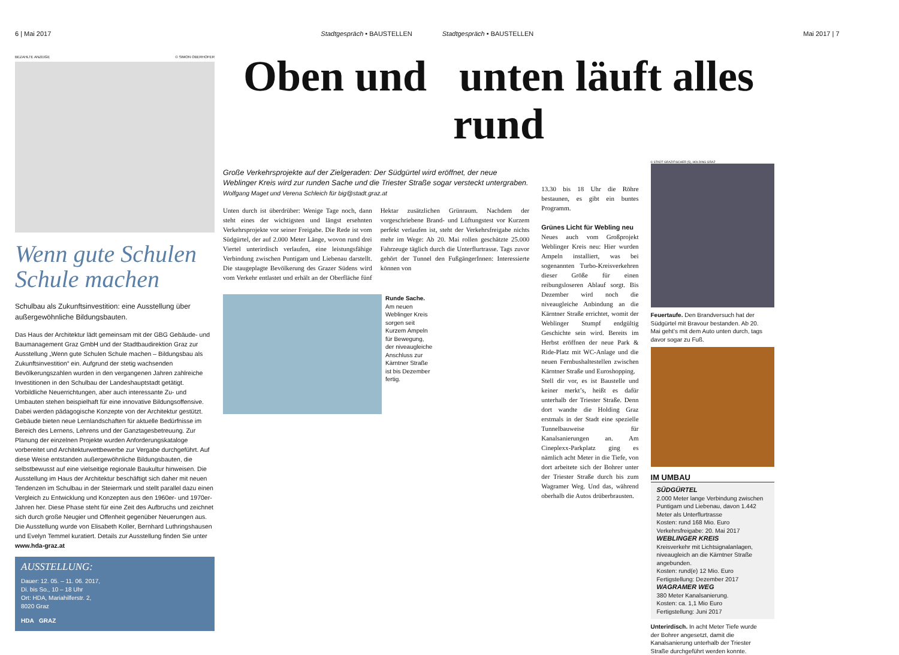6 | Mai 2017
Stadtgespräch • BAUSTELLEN
Stadtgespräch • BAUSTELLEN
Mai 2017 | 7
BEZAHLTE ANZEIGE © SIMON OBERHOFER
Wenn gute Schulen Schule machen
Schulbau als Zukunftsinvestition: eine Ausstellung über außergewöhnliche Bildungsbauten.
Das Haus der Architektur lädt gemeinsam mit der GBG Gebäude- und Baumanagement Graz GmbH und der Stadtbaudirektion Graz zur Ausstellung „Wenn gute Schulen Schule machen – Bildungsbau als Zukunftsinvestition“ ein. Aufgrund der stetig wachsenden Bevölkerungszahlen wurden in den vergangenen Jahren zahlreiche Investitionen in den Schulbau der Landeshauptstadt getätigt. Vorbildliche Neuerrichtungen, aber auch interessante Zu- und Umbauten stehen beispielhaft für eine innovative Bildungsoffensive. Dabei werden pädagogische Konzepte von der Architektur gestützt. Gebäude bieten neue Lernlandschaften für aktuelle Bedürfnisse im Bereich des Lernens, Lehrens und der Ganztagesbetreuung. Zur Planung der einzelnen Projekte wurden Anforderungskataloge vorbereitet und Architekturwettbewerbe zur Vergabe durchgeführt. Auf diese Weise entstanden außergewöhnliche Bildungsbauten, die selbstbewusst auf eine vielseitige regionale Baukultur hinweisen. Die Ausstellung im Haus der Architektur beschäftigt sich daher mit neuen Tendenzen im Schulbau in der Steiermark und stellt parallel dazu einen Vergleich zu Entwicklung und Konzepten aus den 1960er- und 1970er-Jahren her. Diese Phase steht für eine Zeit des Aufbruchs und zeichnet sich durch große Neugier und Offenheit gegenüber Neuerungen aus. Die Ausstellung wurde von Elisabeth Koller, Bernhard Luthringshausen und Evelyn Temmel kuratiert. Details zur Ausstellung finden Sie unter www.hda-graz.at
AUSSTELLUNG:
Dauer: 12. 05. – 11. 06. 2017,
Di. bis So., 10 – 18 Uhr
Ort: HDA, Mariahilferstr. 2,
8020 Graz
HDA GRAZ
Oben und unten läuft alles rund
Große Verkehrsprojekte auf der Zielgeraden: Der Südgürtel wird eröffnet, der neue Weblinger Kreis wird zur runden Sache und die Triester Straße sogar versteckt untergraben.
Wolfgang Maget und Verena Schleich für big@stadt.graz.at
Unten durch ist überdrüber: Wenige Tage noch, dann steht eines der wichtigsten und längst ersehnten Verkehrsprojekte vor seiner Freigabe. Die Rede ist vom Südgürtel, der auf 2.000 Meter Länge, wovon rund drei Viertel unterirdisch verlaufen, eine leistungsfähige Verbindung zwischen Puntigam und Liebenau darstellt. Die staugeplagte Bevölkerung des Grazer Südens wird vom Verkehr entlastet und erhält an der Oberfläche fünf Hektar zusätzlichen Grünraum. Nachdem der vorgeschriebene Brand- und Lüftungstest vor Kurzem perfekt verlaufen ist, steht der Verkehrsfreigabe nichts mehr im Wege: Ab 20. Mai rollen geschätzte 25.000 Fahrzeuge täglich durch die Unterflurtrasse. Tags zuvor gehört der Tunnel den FußgängerInnen: Interessierte können von
Runde Sache. Am neuen Weblinger Kreis sorgen seit Kurzem Ampeln für Bewegung, der niveaugleiche Anschluss zur Kärntner Straße ist bis Dezember fertig.
13.30 bis 18 Uhr die Röhre bestaunen, es gibt ein buntes Programm.
Grünes Licht für Webling neu
Neues auch vom Großprojekt Weblinger Kreis neu: Hier wurden Ampeln installiert, was bei sogenannten Turbo-Kreisverkehren dieser Größe für einen reibungsloseren Ablauf sorgt. Bis Dezember wird noch die niveaugleiche Anbindung an die Kärntner Straße errichtet, womit der Weblinger Stumpf endgültig Geschichte sein wird. Bereits im Herbst eröffnen der neue Park & Ride-Platz mit WC-Anlage und die neuen Fernbushaltestellen zwischen Kärntner Straße und Euroshopping.
Stell dir vor, es ist Baustelle und keiner merkt’s, heißt es dafür unterhalb der Triester Straße. Denn dort wandte die Holding Graz erstmals in der Stadt eine spezielle Tunnelbauweise für Kanalsanierungen an. Am Cineplexx-Parkplatz ging es nämlich acht Meter in die Tiefe, von dort arbeitete sich der Bohrer unter der Triester Straße durch bis zum Wagramer Weg. Und das, während oberhalb die Autos drüberbrausten.
© STADT GRAZ/FISCHER (5), HOLDING GRAZ
Feuertaufe. Den Brandversuch hat der Südgürtel mit Bravour bestanden. Ab 20. Mai geht’s mit dem Auto unten durch, tags davor sogar zu Fuß.
IM UMBAU
SÜDGÜRTEL
2.000 Meter lange Verbindung zwischen Puntigam und Liebenau, davon 1.442 Meter als Unterflurtrasse
Kosten: rund 168 Mio. Euro
Verkehrsfreigabe: 20. Mai 2017
WEBLINGER KREIS
Kreisverkehr mit Lichtsignalanlagen, niveaugleich an die Kärntner Straße angebunden.
Kosten: rund(e) 12 Mio. Euro
Fertigstellung: Dezember 2017
WAGRAMER WEG
380 Meter Kanalsanierung.
Kosten: ca. 1,1 Mio Euro
Fertigstellung: Juni 2017
Unterirdisch. In acht Meter Tiefe wurde der Bohrer angesetzt, damit die Kanalsanierung unterhalb der Triester Straße durchgeführt werden konnte.